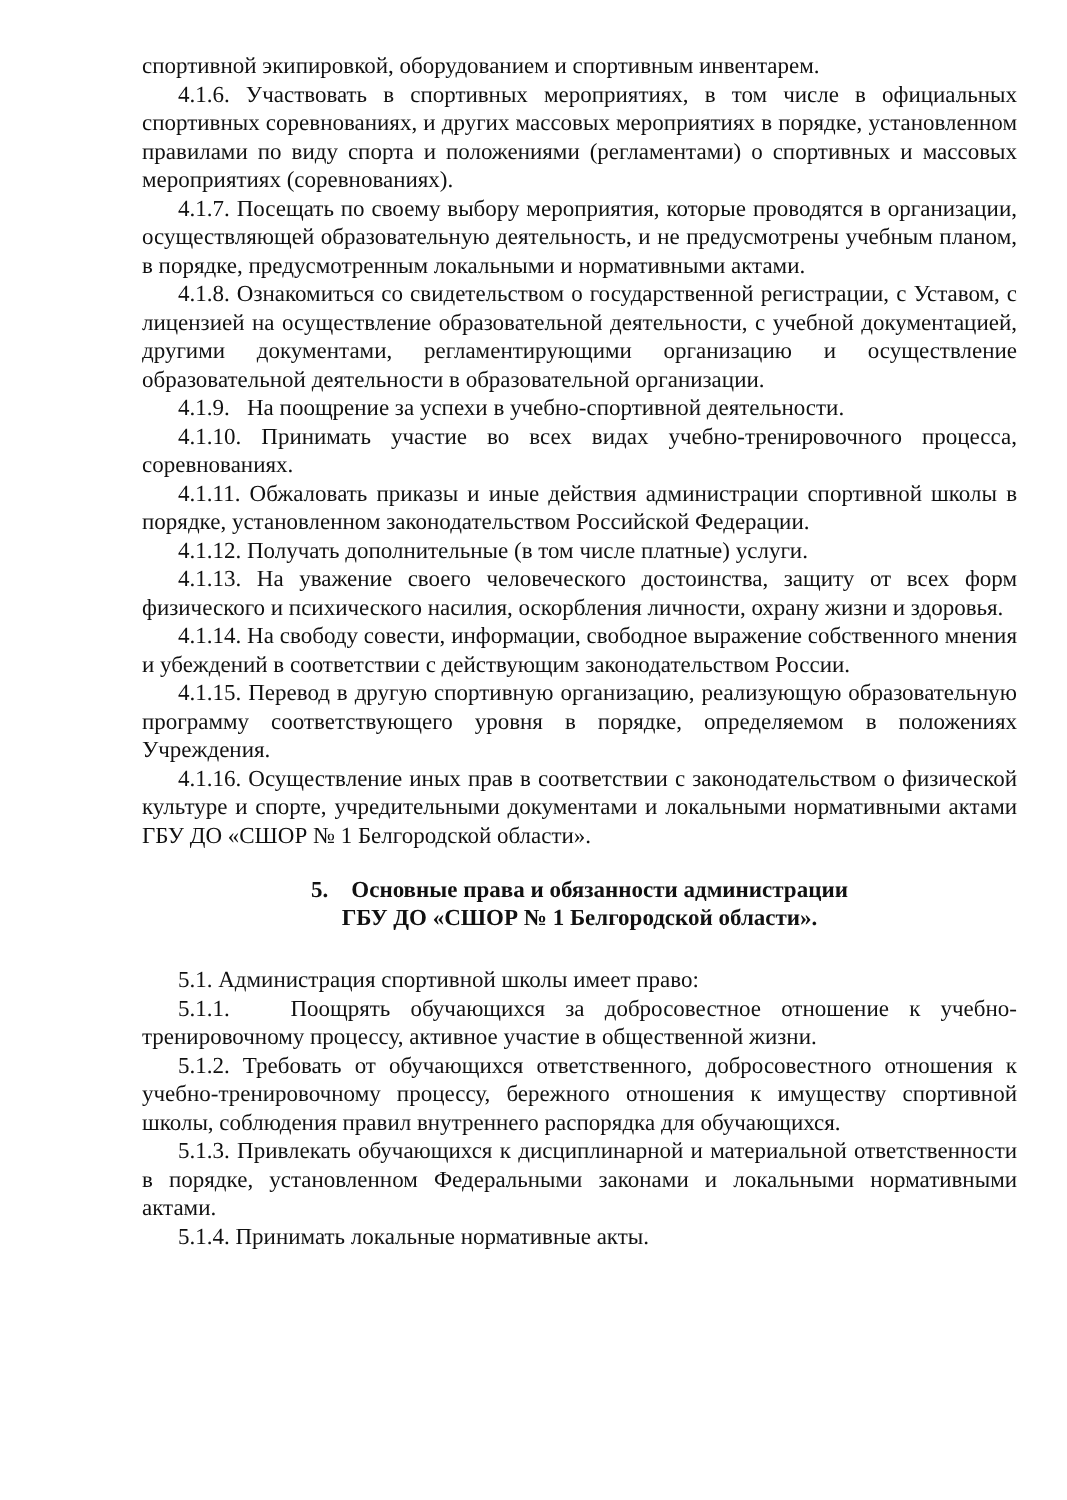спортивной экипировкой, оборудованием и спортивным инвентарем.
4.1.6. Участвовать в спортивных мероприятиях, в том числе в официальных спортивных соревнованиях, и других массовых мероприятиях в порядке, установленном правилами по виду спорта и положениями (регламентами) о спортивных и массовых мероприятиях (соревнованиях).
4.1.7. Посещать по своему выбору мероприятия, которые проводятся в организации, осуществляющей образовательную деятельность, и не предусмотрены учебным планом, в порядке, предусмотренным локальными и нормативными актами.
4.1.8. Ознакомиться со свидетельством о государственной регистрации, с Уставом, с лицензией на осуществление образовательной деятельности, с учебной документацией, другими документами, регламентирующими организацию и осуществление образовательной деятельности в образовательной организации.
4.1.9. На поощрение за успехи в учебно-спортивной деятельности.
4.1.10. Принимать участие во всех видах учебно-тренировочного процесса, соревнованиях.
4.1.11. Обжаловать приказы и иные действия администрации спортивной школы в порядке, установленном законодательством Российской Федерации.
4.1.12. Получать дополнительные (в том числе платные) услуги.
4.1.13. На уважение своего человеческого достоинства, защиту от всех форм физического и психического насилия, оскорбления личности, охрану жизни и здоровья.
4.1.14. На свободу совести, информации, свободное выражение собственного мнения и убеждений в соответствии с действующим законодательством России.
4.1.15. Перевод в другую спортивную организацию, реализующую образовательную программу соответствующего уровня в порядке, определяемом в положениях Учреждения.
4.1.16. Осуществление иных прав в соответствии с законодательством о физической культуре и спорте, учредительными документами и локальными нормативными актами ГБУ ДО «СШОР № 1 Белгородской области».
5. Основные права и обязанности администрации
ГБУ ДО «СШОР № 1 Белгородской области».
5.1. Администрация спортивной школы имеет право:
5.1.1. Поощрять обучающихся за добросовестное отношение к учебно-тренировочному процессу, активное участие в общественной жизни.
5.1.2. Требовать от обучающихся ответственного, добросовестного отношения к учебно-тренировочному процессу, бережного отношения к имуществу спортивной школы, соблюдения правил внутреннего распорядка для обучающихся.
5.1.3. Привлекать обучающихся к дисциплинарной и материальной ответственности в порядке, установленном Федеральными законами и локальными нормативными актами.
5.1.4. Принимать локальные нормативные акты.